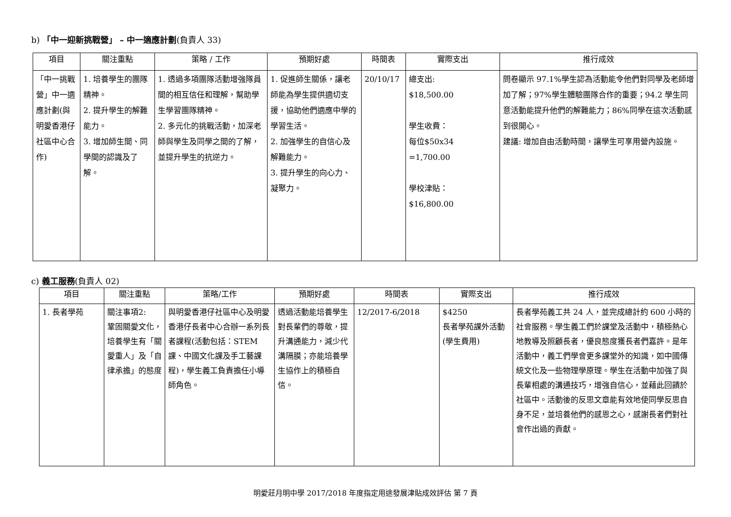b) 「中一迎新挑戰營」 – 中一適應計劃(負責人 33)
| 項目 | 關注重點 | 策略 / 工作 | 預期好處 | 時間表 | 實際支出 | 推行成效 |
| --- | --- | --- | --- | --- | --- | --- |
| 「中一挑戰營」中一適應計劃(與明愛香港仔社區中心合作) | 1. 培養學生的團隊精神。 2. 提升學生的解難能力。 3. 增加師生間、同學間的認識及了解。 | 1. 透過多項團隊活動增強隊員間的相互信任和理解，幫助學生學習團隊精神。 2. 多元化的挑戰活動，加深老師與學生及同學之間的了解，並提升學生的抗逆力。 | 1. 促進師生關係，讓老師能為學生提供適切支援，協助他們適應中學的學習生活。 2. 加強學生的自信心及解難能力。 3. 提升學生的向心力、凝聚力。 | 20/10/17 | 總支出: $18,500.00 學生收費： 每位$50x34 =1,700.00 學校津貼： $16,800.00 | 問卷顯示 97.1%學生認為活動能令他們對同學及老師增加了解；97%學生體驗團隊合作的重要；94.2 學生同意活動能提升他們的解難能力；86%同學在這次活動感到很開心。 建議: 增加自由活動時間，讓學生可享用營內設施。 |
c) 義工服務(負責人 02)
| 項目 | 關注重點 | 策略/工作 | 預期好處 | 時間表 | 實際支出 | 推行成效 |
| --- | --- | --- | --- | --- | --- | --- |
| 1. 長者學苑 | 關注事項2: 鞏固關愛文化，培養學生有「關愛重人」及「自律承擔」的態度 | 與明愛香港仔社區中心及明愛香港仔長者中心合辦一系列長者課程(活動包括：STEM課、中國文化課及手工藝課程)，學生義工負責擔任小導師角色。 | 透過活動能培養學生對長輩們的尊敬，提升溝通能力，減少代溝隔膜；亦能培養學生協作上的積極自信。 | 12/2017-6/2018 | $4250 長者學苑課外活動(學生費用) | 長者學苑義工共 24 人，並完成總計約 600 小時的社會服務。學生義工們於課堂及活動中，積極熱心地教導及照顧長者，優良態度獲長者們嘉許。是年活動中，義工們學會更多課堂外的知識，如中國傳統文化及一些物理學原理。學生在活動中加強了與長輩相處的溝通技巧，增強自信心，並藉此回饋於社區中。活動後的反思文章能有效地使同學反思自身不足，並培養他們的感恩之心，感謝長者們對社會作出過的貢獻。 |
明愛莊月明中學 2017/2018 年度指定用途發展津貼成效評估 第 7 頁